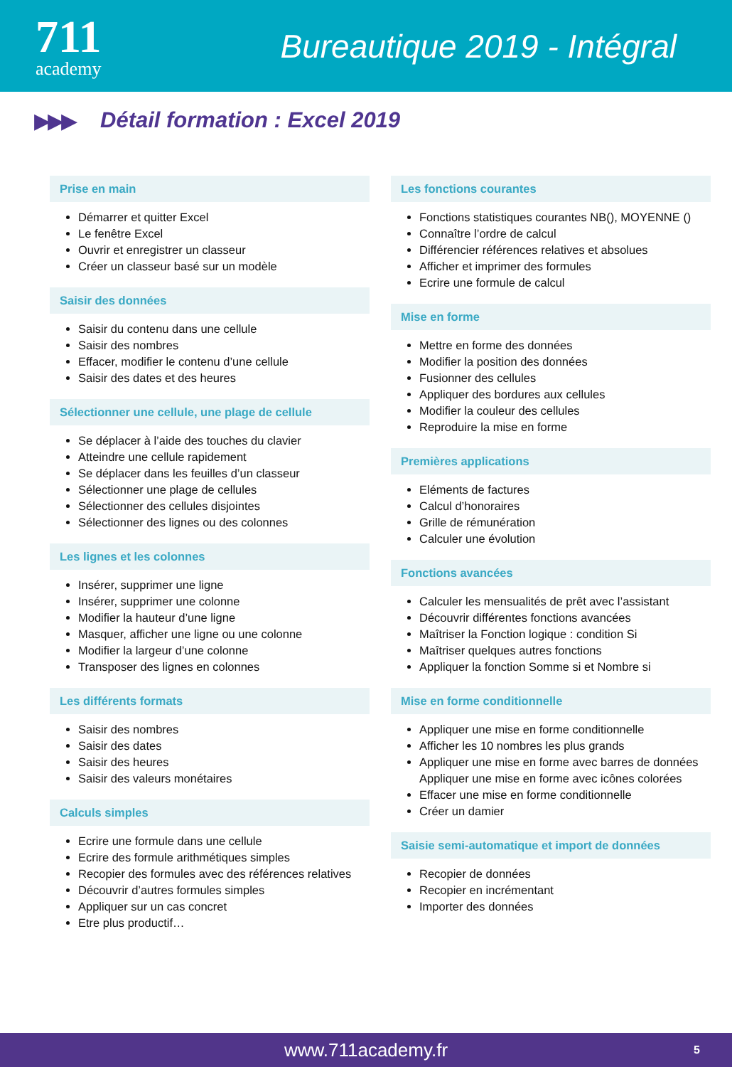711
academy
Bureautique 2019 - Intégral
▶▶▶ Détail formation : Excel 2019
Prise en main
Démarrer et quitter Excel
Le fenêtre Excel
Ouvrir et enregistrer un classeur
Créer un classeur basé sur un modèle
Saisir des données
Saisir du contenu dans une cellule
Saisir des nombres
Effacer, modifier le contenu d’une cellule
Saisir des dates et des heures
Sélectionner une cellule, une plage de cellule
Se déplacer à l’aide des touches du clavier
Atteindre une cellule rapidement
Se déplacer dans les feuilles d’un classeur
Sélectionner une plage de cellules
Sélectionner des cellules disjointes
Sélectionner des lignes ou des colonnes
Les lignes et les colonnes
Insérer, supprimer une ligne
Insérer, supprimer une colonne
Modifier la hauteur d’une ligne
Masquer, afficher une ligne ou une colonne
Modifier la largeur d’une colonne
Transposer des lignes en colonnes
Les différents formats
Saisir des nombres
Saisir des dates
Saisir des heures
Saisir des valeurs monétaires
Calculs simples
Ecrire une formule dans une cellule
Ecrire des formule arithmétiques simples
Recopier des formules avec des références relatives
Découvrir d’autres formules simples
Appliquer sur un cas concret
Etre plus productif…
Les fonctions courantes
Fonctions statistiques courantes NB(), MOYENNE ()
Connaître l’ordre de calcul
Différencier références relatives et absolues
Afficher et imprimer des formules
Ecrire une formule de calcul
Mise en forme
Mettre en forme des données
Modifier la position des données
Fusionner des cellules
Appliquer des bordures aux cellules
Modifier la couleur des cellules
Reproduire la mise en forme
Premières applications
Eléments de factures
Calcul d’honoraires
Grille de rémunération
Calculer une évolution
Fonctions avancées
Calculer les mensualités de prêt avec l’assistant
Découvrir différentes fonctions avancées
Maîtriser la Fonction logique : condition Si
Maîtriser quelques autres fonctions
Appliquer la fonction Somme si et Nombre si
Mise en forme conditionnelle
Appliquer une mise en forme conditionnelle
Afficher les 10 nombres les plus grands
Appliquer une mise en forme avec barres de données
Appliquer une mise en forme avec icônes colorées
Effacer une mise en forme conditionnelle
Créer un damier
Saisie semi-automatique et import de données
Recopier de données
Recopier en incrémentant
Importer des données
www.711academy.fr 5